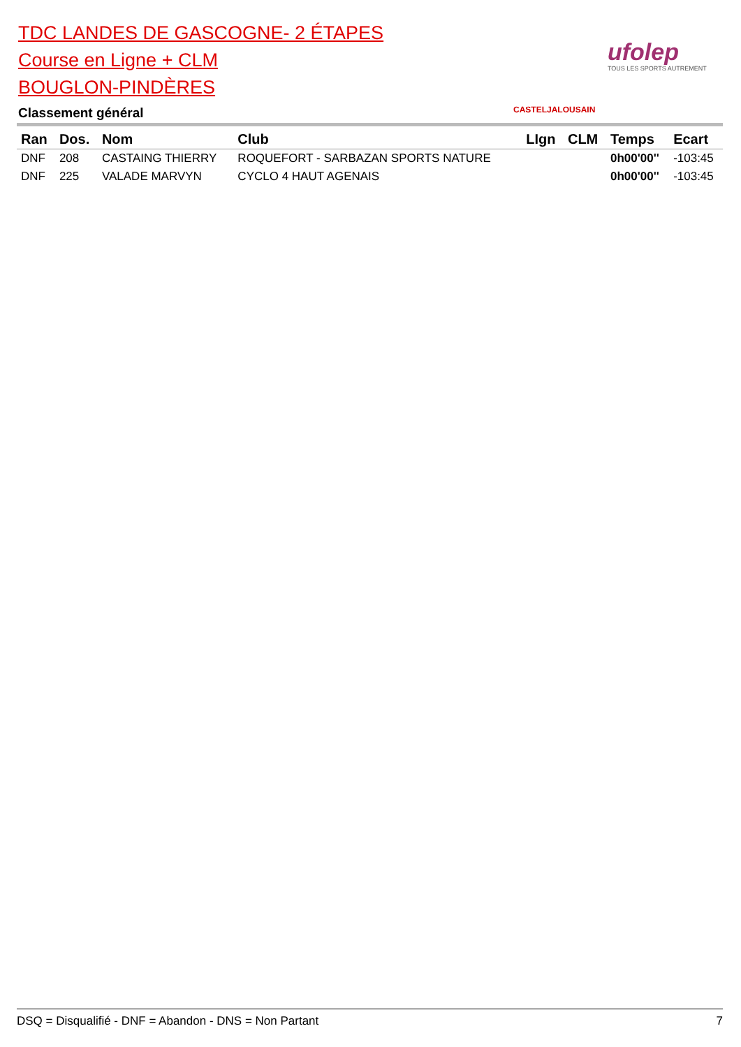TDC LANDES DE GASCOGNE- 2 ÉTAPES
Course en Ligne + CLM
BOUGLON-PINDÈRES
Classement général
ufolep
TOUS LES SPORTS AUTREMENT
CASTELJALOUSAIN
| Ran | Dos. | Nom | Club | LIgn | CLM | Temps | Ecart |
| --- | --- | --- | --- | --- | --- | --- | --- |
| DNF | 208 | CASTAING THIERRY | ROQUEFORT - SARBAZAN SPORTS NATURE | | | 0h00'00'' | -103:45 |
| DNF | 225 | VALADE MARVYN | CYCLO 4 HAUT AGENAIS | | | 0h00'00'' | -103:45 |
DSQ = Disqualifié - DNF = Abandon - DNS = Non Partant 7